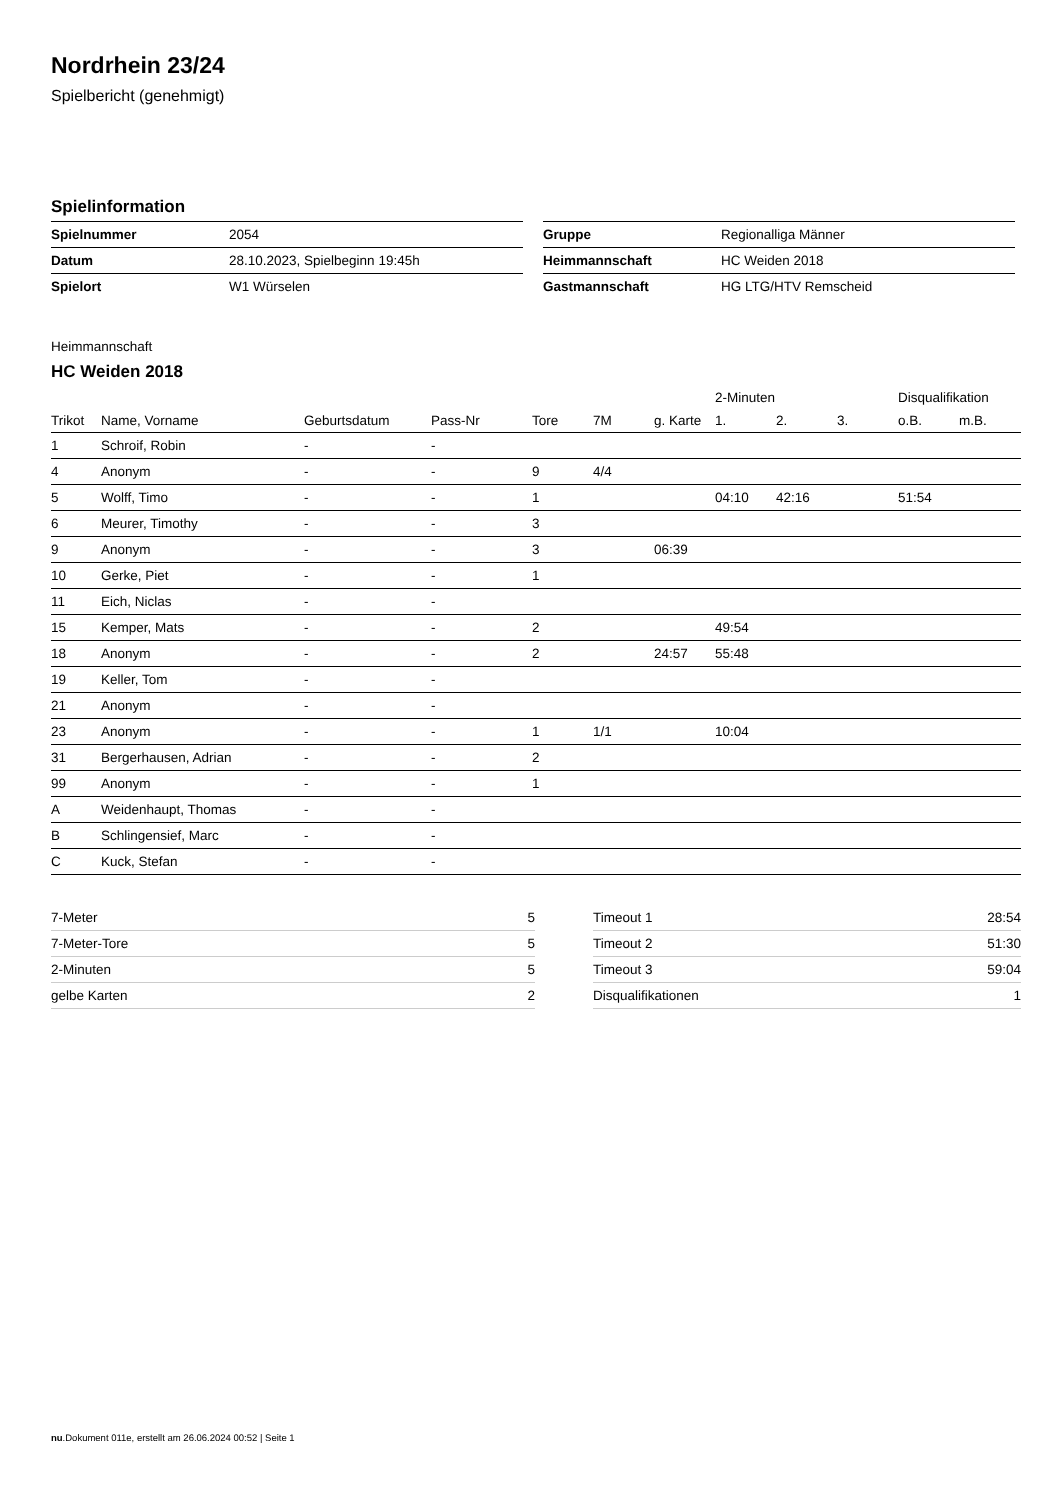Nordrhein 23/24
Spielbericht (genehmigt)
Spielinformation
| Spielnummer | 2054 |
| Datum | 28.10.2023, Spielbeginn 19:45h |
| Spielort | W1 Würselen |
| Gruppe | Regionalliga Männer |
| Heimmannschaft | HC Weiden 2018 |
| Gastmannschaft | HG LTG/HTV Remscheid |
Heimmannschaft
HC Weiden 2018
| | | | | | | | 2-Minuten | | | Disqualifikation | |
| --- | --- | --- | --- | --- | --- | --- | --- | --- | --- | --- | --- |
| Trikot | Name, Vorname | Geburtsdatum | Pass-Nr | Tore | 7M | g. Karte | 1. | 2. | 3. | o.B. | m.B. |
| 1 | Schroif, Robin | - | - | | | | | | | | |
| 4 | Anonym | - | - | 9 | 4/4 | | | | | | |
| 5 | Wolff, Timo | - | - | 1 | | | 04:10 | 42:16 | | 51:54 | |
| 6 | Meurer, Timothy | - | - | 3 | | | | | | | |
| 9 | Anonym | - | - | 3 | | 06:39 | | | | | |
| 10 | Gerke, Piet | - | - | 1 | | | | | | | |
| 11 | Eich, Niclas | - | - | | | | | | | | |
| 15 | Kemper, Mats | - | - | 2 | | | 49:54 | | | | |
| 18 | Anonym | - | - | 2 | | 24:57 | 55:48 | | | | |
| 19 | Keller, Tom | - | - | | | | | | | | |
| 21 | Anonym | - | - | | | | | | | | |
| 23 | Anonym | - | - | 1 | 1/1 | | 10:04 | | | | |
| 31 | Bergerhausen, Adrian | - | - | 2 | | | | | | | |
| 99 | Anonym | - | - | 1 | | | | | | | |
| A | Weidenhaupt, Thomas | - | - | | | | | | | | |
| B | Schlingensief, Marc | - | - | | | | | | | | |
| C | Kuck, Stefan | - | - | | | | | | | | |
| 7-Meter | 5 |
| 7-Meter-Tore | 5 |
| 2-Minuten | 5 |
| gelbe Karten | 2 |
| Timeout 1 | 28:54 |
| Timeout 2 | 51:30 |
| Timeout 3 | 59:04 |
| Disqualifikationen | 1 |
nu.Dokument 011e, erstellt am 26.06.2024 00:52 | Seite 1